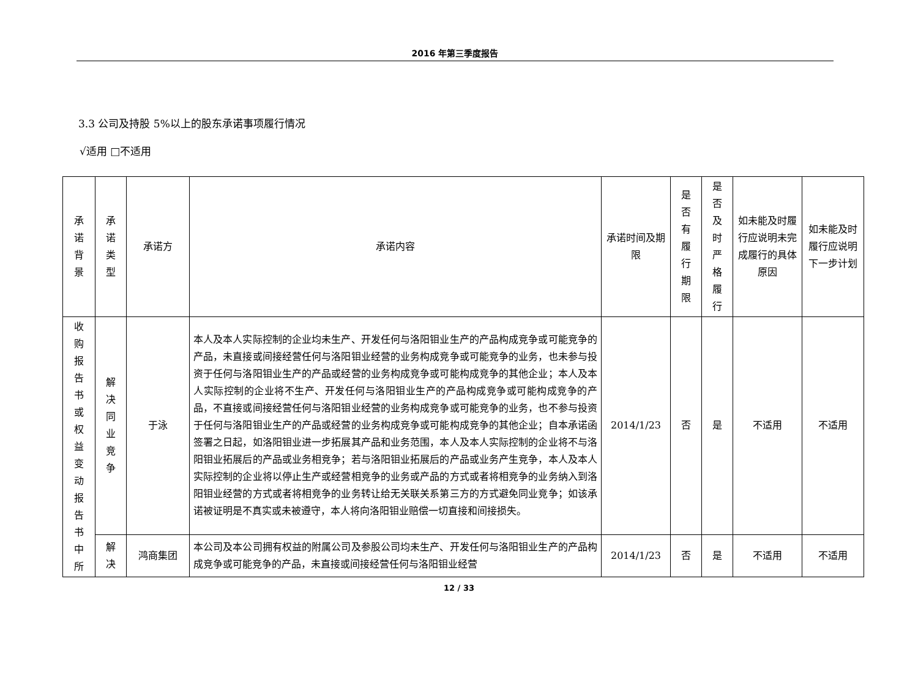2016 年第三季度报告
3.3 公司及持股 5%以上的股东承诺事项履行情况
√适用 □不适用
| 承 诺 背 景 | 承 诺 类 型 | 承诺方 | 承诺内容 | 承诺时间及期限 | 是 否 有 履 行 期 限 | 是 否 及 时 严 格 履 行 | 如未能及时履行应说明未完成履行的具体原因 | 如未能及时履行应说明下一步计划 |
| --- | --- | --- | --- | --- | --- | --- | --- | --- |
| 收 购 报 告 书 或 权 益 变 动 报 告 书 中 所 | 解 决 同 业 竞 争 | 于泳 | 本人及本人实际控制的企业均未生产、开发任何与洛阳钼业生产的产品构成竞争或可能竞争的产品，未直接或间接经营任何与洛阳钼业经营的业务构成竞争或可能竞争的业务，也未参与投资于任何与洛阳钼业生产的产品或经营的业务构成竞争或可能构成竞争的其他企业；本人及本人实际控制的企业将不生产、开发任何与洛阳钼业生产的产品构成竞争或可能构成竞争的产品，不直接或间接经营任何与洛阳钼业经营的业务构成竞争或可能竞争的业务，也不参与投资于任何与洛阳钼业生产的产品或经营的业务构成竞争或可能构成竞争的其他企业；自本承诺函签署之日起，如洛阳钼业进一步拓展其产品和业务范围，本人及本人实际控制的企业将不与洛阳钼业拓展后的产品或业务相竞争；若与洛阳钼业拓展后的产品或业务产生竞争，本人及本人实际控制的企业将以停止生产或经营相竞争的业务或产品的方式或者将相竞争的业务纳入到洛阳钼业经营的方式或者将相竞争的业务转让给无关联关系第三方的方式避免同业竞争；如该承诺被证明是不真实或未被遵守，本人将向洛阳钼业赔偿一切直接和间接损失。 | 2014/1/23 | 否 | 是 | 不适用 | 不适用 |
| | 解 决 | 鸿商集团 | 本公司及本公司拥有权益的附属公司及参股公司均未生产、开发任何与洛阳钼业生产的产品构成竞争或可能竞争的产品，未直接或间接经营任何与洛阳钼业经营 | 2014/1/23 | 否 | 是 | 不适用 | 不适用 |
12 / 33